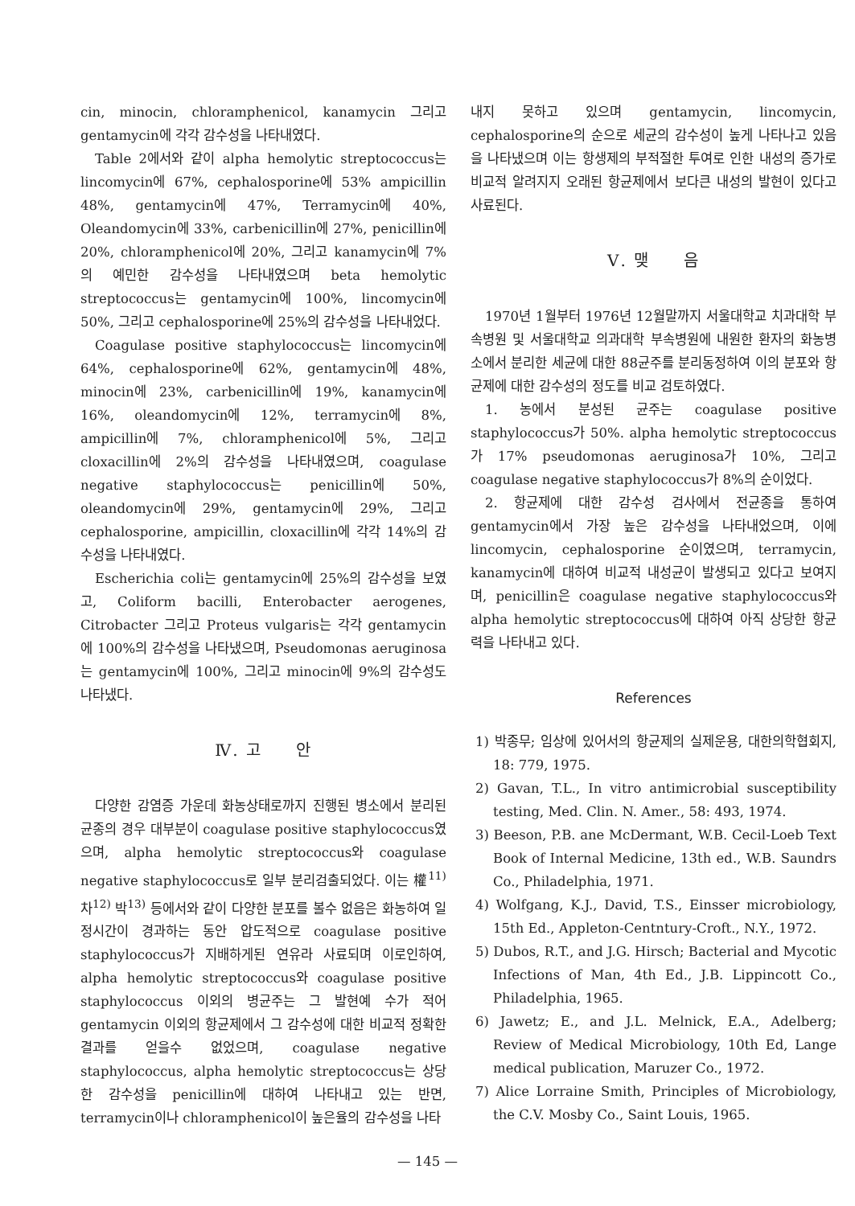cin, minocin, chloramphenicol, kanamycin 그리고 gentamycin에 각각 감수성을 나타내였다.
Table 2에서와 같이 alpha hemolytic streptococcus는 lincomycin에 67%, cephalosporine에 53% ampicillin 48%, gentamycin에 47%, Terramycin에 40%, Oleandomycin에 33%, carbenicillin에 27%, penicillin에 20%, chloramphenicol에 20%, 그리고 kanamycin에 7%의 예민한 감수성을 나타내였으며 beta hemolytic streptococcus는 gentamycin에 100%, lincomycin에 50%, 그리고 cephalosporine에 25%의 감수성을 나타내었다.
Coagulase positive staphylococcus는 lincomycin에 64%, cephalosporine에 62%, gentamycin에 48%, minocin에 23%, carbenicillin에 19%, kanamycin에 16%, oleandomycin에 12%, terramycin에 8%, ampicillin에 7%, chloramphenicol에 5%, 그리고 cloxacillin에 2%의 감수성을 나타내였으며, coagulase negative staphylococcus는 penicillin에 50%, oleandomycin에 29%, gentamycin에 29%, 그리고 cephalosporine, ampicillin, cloxacillin에 각각 14%의 감수성을 나타내였다.
Escherichia coli는 gentamycin에 25%의 감수성을 보였고, Coliform bacilli, Enterobacter aerogenes, Citrobacter 그리고 Proteus vulgaris는 각각 gentamycin에 100%의 감수성을 나타냈으며, Pseudomonas aeruginosa는 gentamycin에 100%, 그리고 minocin에 9%의 감수성도 나타냈다.
Ⅳ. 고 안
다양한 감염증 가운데 화농상태로까지 진행된 병소에서 분리된 균종의 경우 대부분이 coagulase positive staphylococcus였으며, alpha hemolytic streptococcus와 coagulase negative staphylococcus로 일부 분리검출되었다. 이는 權<sup>11)</sup> 차<sup>12)</sup> 박<sup>13)</sup> 등에서와 같이 다양한 분포를 볼수 없음은 화농하여 일정시간이 경과하는 동안 압도적으로 coagulase positive staphylococcus가 지배하게된 연유라 사료되며 이로인하여, alpha hemolytic streptococcus와 coagulase positive staphylococcus 이외의 병균주는 그 발현예 수가 적어 gentamycin 이외의 항균제에서 그 감수성에 대한 비교적 정확한 결과를 얻을수 없었으며, coagulase negative staphylococcus, alpha hemolytic streptococcus는 상당한 감수성을 penicillin에 대하여 나타내고 있는 반면, terramycin이나 chloramphenicol이 높은율의 감수성을 나타
내지 못하고 있으며 gentamycin, lincomycin, cephalosporine의 순으로 세균의 감수성이 높게 나타나고 있음을 나타냈으며 이는 항생제의 부적절한 투여로 인한 내성의 증가로 비교적 알려지지 오래된 항균제에서 보다큰 내성의 발현이 있다고 사료된다.
Ⅴ. 맺 음
1970년 1월부터 1976년 12월말까지 서울대학교 치과대학 부속병원 및 서울대학교 의과대학 부속병원에 내원한 환자의 화농병소에서 분리한 세균에 대한 88균주를 분리동정하여 이의 분포와 항균제에 대한 감수성의 정도를 비교 검토하였다.
1. 농에서 분성된 균주는 coagulase positive staphylococcus가 50%. alpha hemolytic streptococcus가 17% pseudomonas aeruginosa가 10%, 그리고 coagulase negative staphylococcus가 8%의 순이었다.
2. 항균제에 대한 감수성 검사에서 전균종을 통하여 gentamycin에서 가장 높은 감수성을 나타내었으며, 이에 lincomycin, cephalosporine 순이였으며, terramycin, kanamycin에 대하여 비교적 내성균이 발생되고 있다고 보여지며, penicillin은 coagulase negative staphylococcus와 alpha hemolytic streptococcus에 대하여 아직 상당한 항균력을 나타내고 있다.
References
1) 박종무; 임상에 있어서의 항균제의 실제운용, 대한의학협회지, 18: 779, 1975.
2) Gavan, T.L., In vitro antimicrobial susceptibility testing, Med. Clin. N. Amer., 58: 493, 1974.
3) Beeson, P.B. ane McDermant, W.B. Cecil-Loeb Text Book of Internal Medicine, 13th ed., W.B. Saundrs Co., Philadelphia, 1971.
4) Wolfgang, K.J., David, T.S., Einsser microbiology, 15th Ed., Appleton-Centntury-Croft., N.Y., 1972.
5) Dubos, R.T., and J.G. Hirsch; Bacterial and Mycotic Infections of Man, 4th Ed., J.B. Lippincott Co., Philadelphia, 1965.
6) Jawetz; E., and J.L. Melnick, E.A., Adelberg; Review of Medical Microbiology, 10th Ed, Lange medical publication, Maruzer Co., 1972.
7) Alice Lorraine Smith, Principles of Microbiology, the C.V. Mosby Co., Saint Louis, 1965.
— 145 —